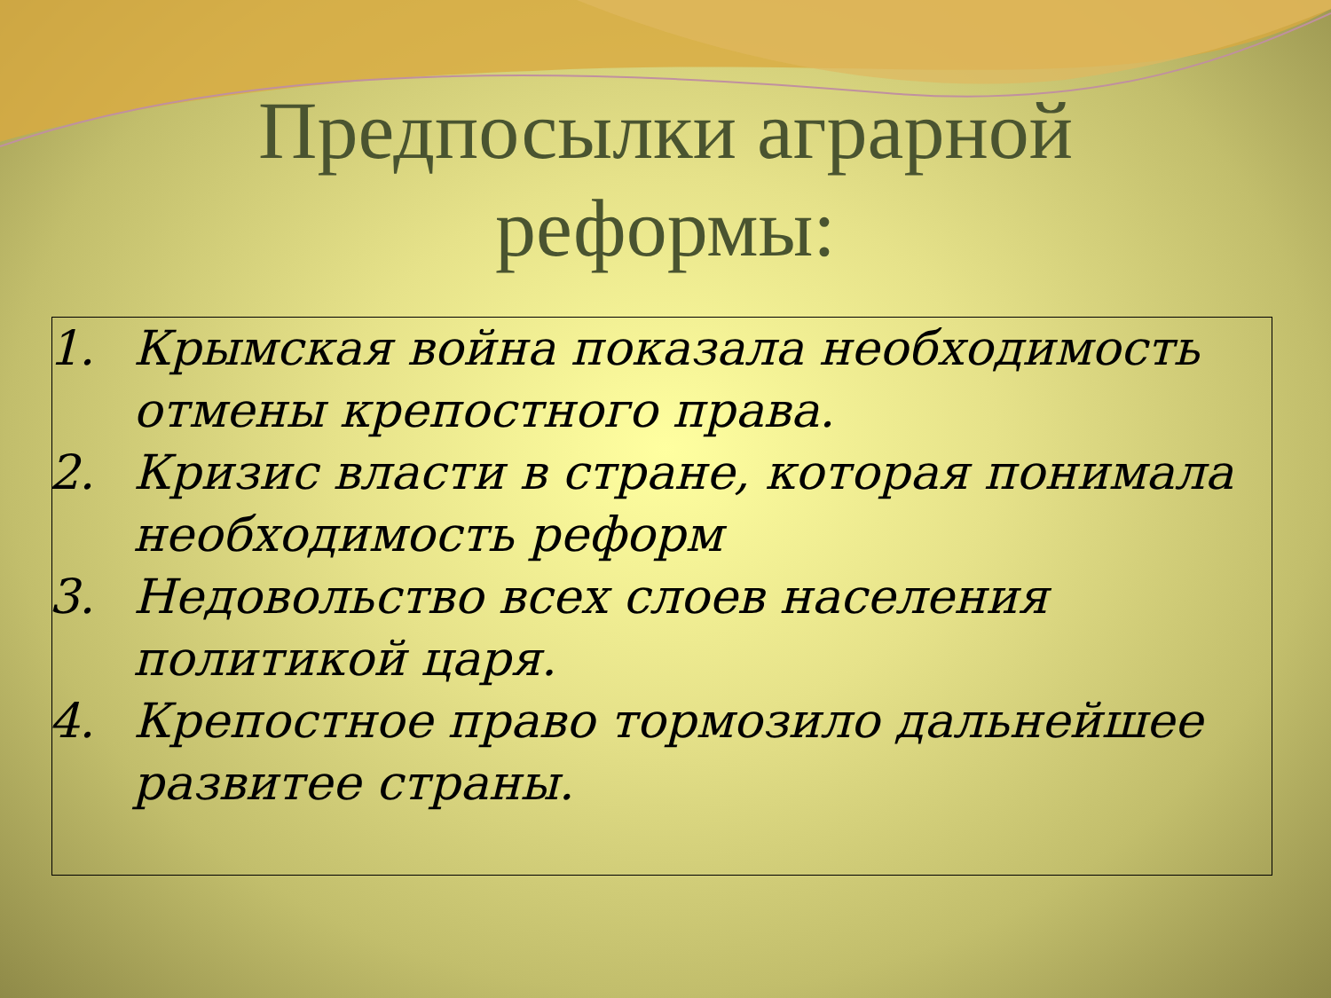Предпосылки аграрной
реформы:
1. Крымская война показала необходимость отмены крепостного права.
2. Кризис власти в стране, которая понимала необходимость реформ
3. Недовольство всех слоев населения политикой царя.
4. Крепостное право тормозило дальнейшее развитее страны.